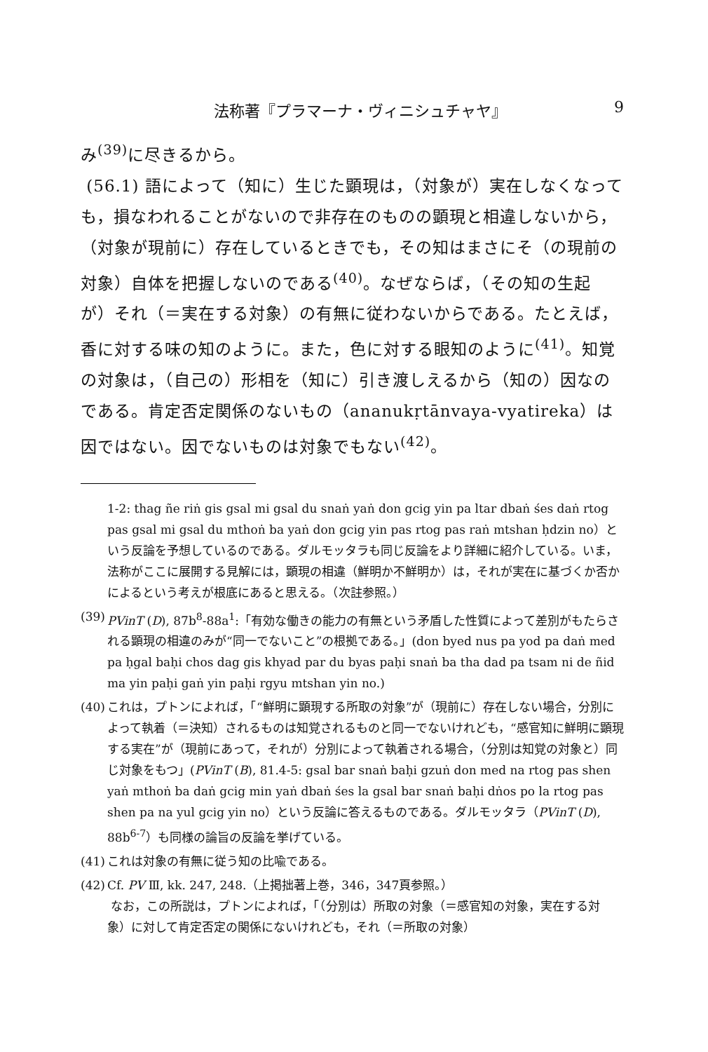法称著『プラマーナ・ヴィニシュチャヤ』 9
み<sup>(39)</sup>に尽きるから。
(56.1) 語によって（知に）生じた顕現は，（対象が）実在しなくなっても，損なわれることがないので非存在のものの顕現と相違しないから，（対象が現前に）存在しているときでも，その知はまさにそ（の現前の対象）自体を把握しないのである<sup>(40)</sup>。なぜならば，（その知の生起が）それ（＝実在する対象）の有無に従わないからである。たとえば，香に対する味の知のように。また，色に対する眼知のように<sup>(41)</sup>。知覚の対象は，（自己の）形相を（知に）引き渡しえるから（知の）因なのである。肯定否定関係のないもの（ananukṛtānvaya-vyatireka）は因ではない。因でないものは対象でもない<sup>(42)</sup>。
1-2: thag ñe riṅ gis gsal mi gsal du snaṅ yaṅ don gcig yin pa ltar dbaṅ śes daṅ rtog pas gsal mi gsal du mthoṅ ba yaṅ don gcig yin pas rtog pas raṅ mtshan ḥdzin no）という反論を予想しているのである。ダルモッタラも同じ反論をより詳細に紹介している。いま，法称がここに展開する見解には，顕現の相違（鮮明か不鮮明か）は，それが実在に基づくか否かによるという考えが根底にあると思える。（次註参照。）
(39)
PVinT (D), 87b<sup>8</sup>-88a<sup>1</sup>:「有効な働きの能力の有無という矛盾した性質によって差別がもたらされる顕現の相違のみが“同一でないこと”の根拠である。」(don byed nus pa yod pa daṅ med pa ḥgal baḥi chos dag gis khyad par du byas paḥi snaṅ ba tha dad pa tsam ni de ñid ma yin paḥi gaṅ yin paḥi rgyu mtshan yin no.)
(40)
これは，プトンによれば，「“鮮明に顕現する所取の対象”が（現前に）存在しない場合，分別によって執着（＝決知）されるものは知覚されるものと同一でないけれども，“感官知に鮮明に顕現する実在”が（現前にあって，それが）分別によって執着される場合，（分別は知覚の対象と）同じ対象をもつ」(PVinT (B), 81.4-5: gsal bar snaṅ baḥi gzuṅ don med na rtog pas shen yaṅ mthoṅ ba daṅ gcig min yaṅ dbaṅ śes la gsal bar snaṅ baḥi dṅos po la rtog pas shen pa na yul gcig yin no）という反論に答えるものである。ダルモッタラ（PVinT (D), 88b<sup>6-7</sup>）も同様の論旨の反論を挙げている。
(41)
これは対象の有無に従う知の比喩である。
(42)
Cf. PV Ⅲ, kk. 247, 248.（上掲拙著上巻，346，347頁参照。）
なお，この所説は，プトンによれば，「（分別は）所取の対象（＝感官知の対象，実在する対象）に対して肯定否定の関係にないけれども，それ（＝所取の対象）